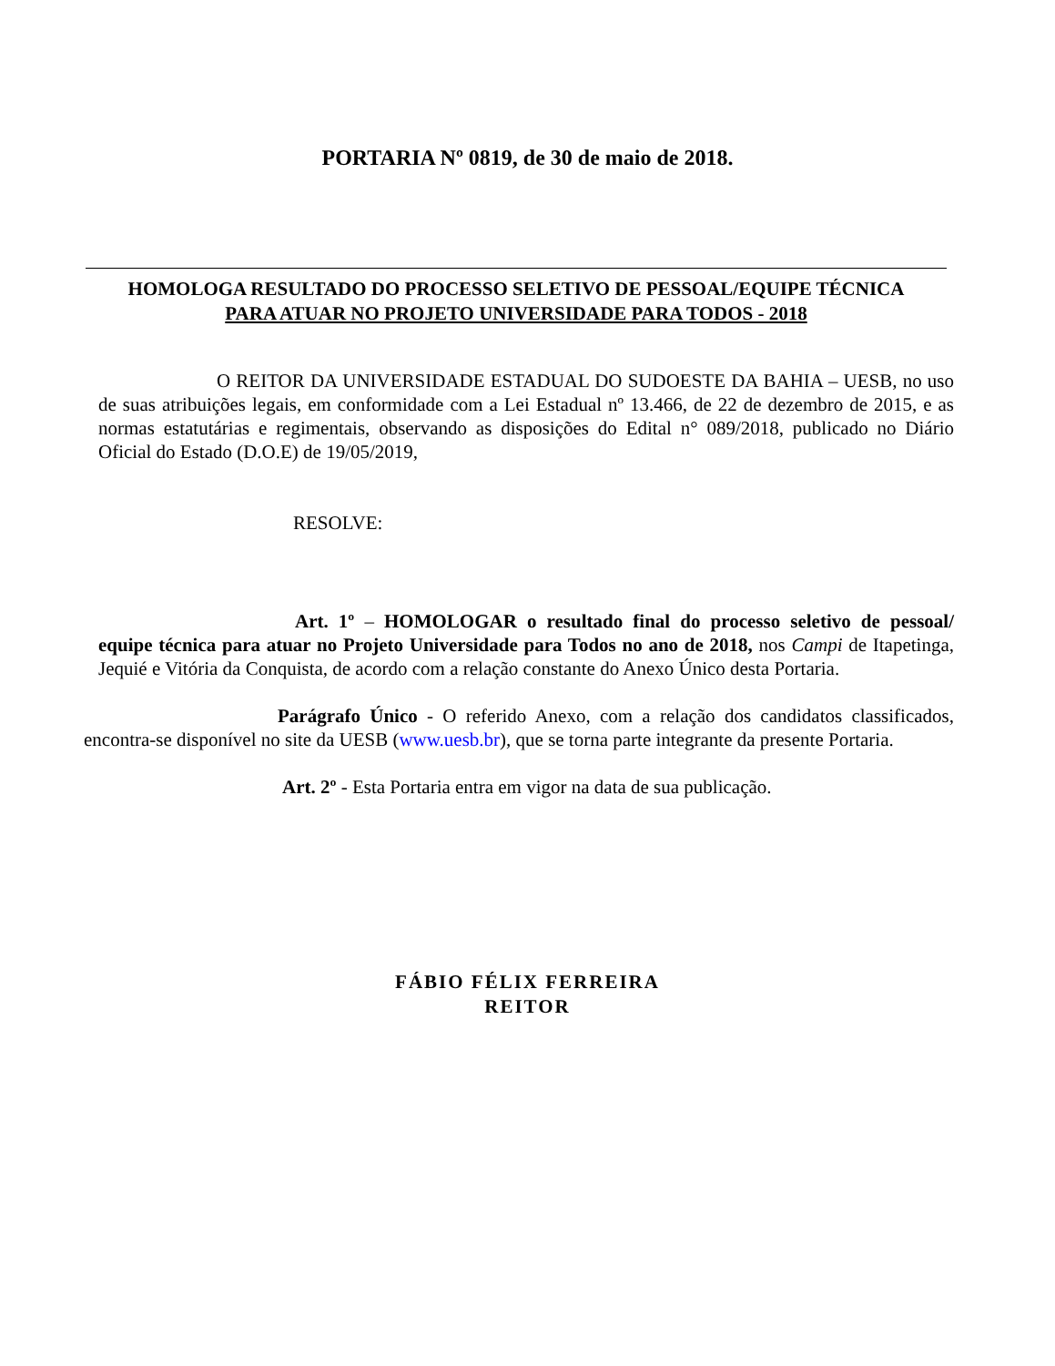PORTARIA Nº 0819, de 30 de maio de 2018.
HOMOLOGA RESULTADO DO PROCESSO SELETIVO DE PESSOAL/EQUIPE TÉCNICA
PARA ATUAR NO PROJETO UNIVERSIDADE PARA TODOS - 2018
O REITOR DA UNIVERSIDADE ESTADUAL DO SUDOESTE DA BAHIA – UESB, no uso de suas atribuições legais, em conformidade com a Lei Estadual nº 13.466, de 22 de dezembro de 2015, e as normas estatutárias e regimentais, observando as disposições do Edital n° 089/2018, publicado no Diário Oficial do Estado (D.O.E) de 19/05/2019,
RESOLVE:
Art. 1º – HOMOLOGAR o resultado final do processo seletivo de pessoal/ equipe técnica para atuar no Projeto Universidade para Todos no ano de 2018, nos Campi de Itapetinga, Jequié e Vitória da Conquista, de acordo com a relação constante do Anexo Único desta Portaria.
Parágrafo Único - O referido Anexo, com a relação dos candidatos classificados, encontra-se disponível no site da UESB (www.uesb.br), que se torna parte integrante da presente Portaria.
Art. 2º - Esta Portaria entra em vigor na data de sua publicação.
FÁBIO FÉLIX FERREIRA
REITOR